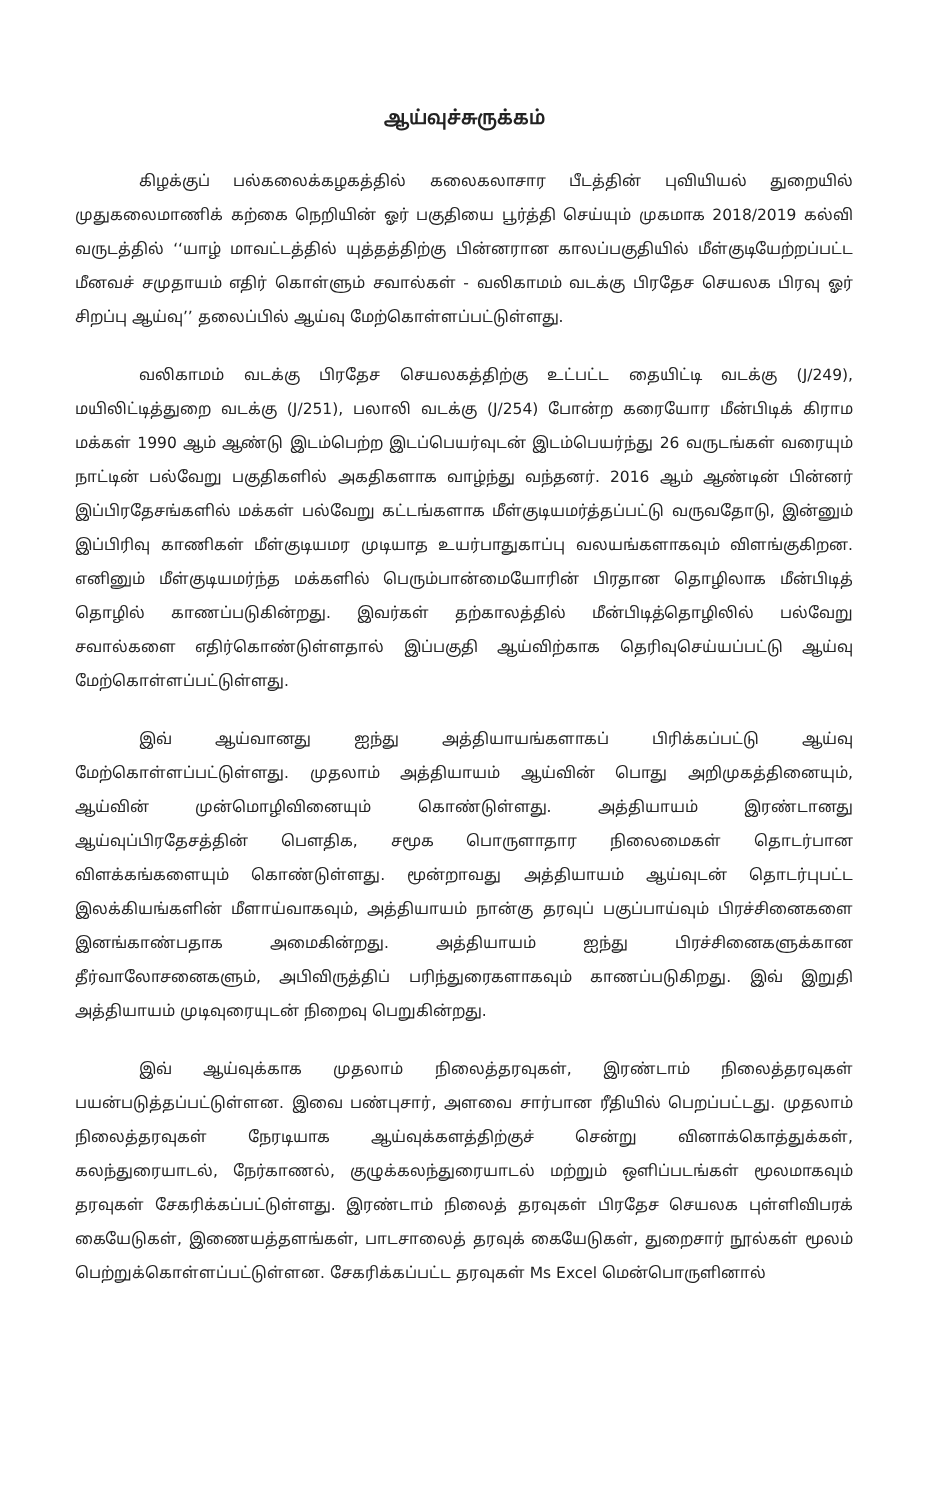ஆய்வுச்சுருக்கம்
கிழக்குப் பல்கலைக்கழகத்தில் கலைகலாசார பீடத்தின் புவியியல் துறையில் முதுகலைமாணிக் கற்கை நெறியின் ஓர் பகுதியை பூர்த்தி செய்யும் முகமாக 2018/2019 கல்வி வருடத்தில் ‘‘யாழ் மாவட்டத்தில் யுத்தத்திற்கு பின்னரான காலப்பகுதியில் மீள்குடியேற்றப்பட்ட மீனவச் சமுதாயம் எதிர் கொள்ளும் சவால்கள் - வலிகாமம் வடக்கு பிரதேச செயலக பிரவு ஓர் சிறப்பு ஆய்வு’’ தலைப்பில் ஆய்வு மேற்கொள்ளப்பட்டுள்ளது.
வலிகாமம் வடக்கு பிரதேச செயலகத்திற்கு உட்பட்ட தையிட்டி வடக்கு (J/249), மயிலிட்டித்துறை வடக்கு (J/251), பலாலி வடக்கு (J/254) போன்ற கரையோர மீன்பிடிக் கிராம மக்கள் 1990 ஆம் ஆண்டு இடம்பெற்ற இடப்பெயர்வுடன் இடம்பெயர்ந்து 26 வருடங்கள் வரையும் நாட்டின் பல்வேறு பகுதிகளில் அகதிகளாக வாழ்ந்து வந்தனர். 2016 ஆம் ஆண்டின் பின்னர் இப்பிரதேசங்களில் மக்கள் பல்வேறு கட்டங்களாக மீள்குடியமர்த்தப்பட்டு வருவதோடு, இன்னும் இப்பிரிவு காணிகள் மீள்குடியமர முடியாத உயர்பாதுகாப்பு வலயங்களாகவும் விளங்குகிறன. எனினும் மீள்குடியமர்ந்த மக்களில் பெரும்பான்மையோரின் பிரதான தொழிலாக மீன்பிடித் தொழில் காணப்படுகின்றது. இவர்கள் தற்காலத்தில் மீன்பிடித்தொழிலில் பல்வேறு சவால்களை எதிர்கொண்டுள்ளதால் இப்பகுதி ஆய்விற்காக தெரிவுசெய்யப்பட்டு ஆய்வு மேற்கொள்ளப்பட்டுள்ளது.
இவ் ஆய்வானது ஐந்து அத்தியாயங்களாகப் பிரிக்கப்பட்டு ஆய்வு மேற்கொள்ளப்பட்டுள்ளது. முதலாம் அத்தியாயம் ஆய்வின் பொது அறிமுகத்தினையும், ஆய்வின் முன்மொழிவினையும் கொண்டுள்ளது. அத்தியாயம் இரண்டானது ஆய்வுப்பிரதேசத்தின் பௌதிக, சமூக பொருளாதார நிலைமைகள் தொடர்பான விளக்கங்களையும் கொண்டுள்ளது. மூன்றாவது அத்தியாயம் ஆய்வுடன் தொடர்புபட்ட இலக்கியங்களின் மீளாய்வாகவும், அத்தியாயம் நான்கு தரவுப் பகுப்பாய்வும் பிரச்சினைகளை இனங்காண்பதாக அமைகின்றது. அத்தியாயம் ஐந்து பிரச்சினைகளுக்கான தீர்வாலோசனைகளும், அபிவிருத்திப் பரிந்துரைகளாகவும் காணப்படுகிறது. இவ் இறுதி அத்தியாயம் முடிவுரையுடன் நிறைவு பெறுகின்றது.
இவ் ஆய்வுக்காக முதலாம் நிலைத்தரவுகள், இரண்டாம் நிலைத்தரவுகள் பயன்படுத்தப்பட்டுள்ளன. இவை பண்புசார், அளவை சார்பான ரீதியில் பெறப்பட்டது. முதலாம் நிலைத்தரவுகள் நேரடியாக ஆய்வுக்களத்திற்குச் சென்று வினாக்கொத்துக்கள், கலந்துரையாடல், நேர்காணல், குழுக்கலந்துரையாடல் மற்றும் ஒளிப்படங்கள் மூலமாகவும் தரவுகள் சேகரிக்கப்பட்டுள்ளது. இரண்டாம் நிலைத் தரவுகள் பிரதேச செயலக புள்ளிவிபரக் கையேடுகள், இணையத்தளங்கள், பாடசாலைத் தரவுக் கையேடுகள், துறைசார் நூல்கள் மூலம் பெற்றுக்கொள்ளப்பட்டுள்ளன. சேகரிக்கப்பட்ட தரவுகள் Ms Excel மென்பொருளினால்